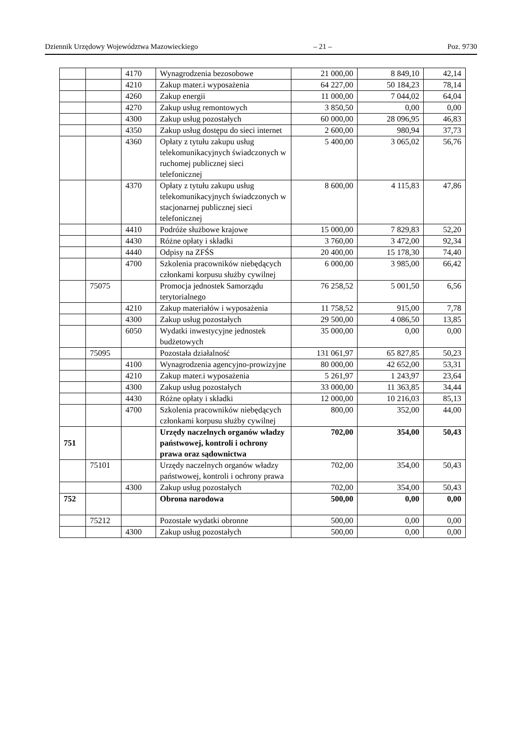Dziennik Urzędowy Województwa Mazowieckiego – 21 – Poz. 9730
| | | 4170 | Wynagrodzenia bezosobowe | 21 000,00 | 8 849,10 | 42,14 |
| | | 4210 | Zakup mater.i wyposażenia | 64 227,00 | 50 184,23 | 78,14 |
| | | 4260 | Zakup energii | 11 000,00 | 7 044,02 | 64,04 |
| | | 4270 | Zakup usług remontowych | 3 850,50 | 0,00 | 0,00 |
| | | 4300 | Zakup usług pozostałych | 60 000,00 | 28 096,95 | 46,83 |
| | | 4350 | Zakup usług dostępu do sieci internet | 2 600,00 | 980,94 | 37,73 |
| | | 4360 | Opłaty z tytułu zakupu usług telekomunikacyjnych świadczonych w ruchomej publicznej sieci telefonicznej | 5 400,00 | 3 065,02 | 56,76 |
| | | 4370 | Opłaty z tytułu zakupu usług telekomunikacyjnych świadczonych w stacjonarnej publicznej sieci telefonicznej | 8 600,00 | 4 115,83 | 47,86 |
| | | 4410 | Podróże służbowe krajowe | 15 000,00 | 7 829,83 | 52,20 |
| | | 4430 | Różne opłaty i składki | 3 760,00 | 3 472,00 | 92,34 |
| | | 4440 | Odpisy na ZFŚS | 20 400,00 | 15 178,30 | 74,40 |
| | | 4700 | Szkolenia pracowników niebędących członkami korpusu służby cywilnej | 6 000,00 | 3 985,00 | 66,42 |
| | 75075 | | Promocja jednostek Samorządu terytorialnego | 76 258,52 | 5 001,50 | 6,56 |
| | | 4210 | Zakup materiałów i wyposażenia | 11 758,52 | 915,00 | 7,78 |
| | | 4300 | Zakup usług pozostałych | 29 500,00 | 4 086,50 | 13,85 |
| | | 6050 | Wydatki inwestycyjne jednostek budżetowych | 35 000,00 | 0,00 | 0,00 |
| | 75095 | | Pozostała działalność | 131 061,97 | 65 827,85 | 50,23 |
| | | 4100 | Wynagrodzenia agencyjno-prowizyjne | 80 000,00 | 42 652,00 | 53,31 |
| | | 4210 | Zakup mater.i wyposażenia | 5 261,97 | 1 243,97 | 23,64 |
| | | 4300 | Zakup usług pozostałych | 33 000,00 | 11 363,85 | 34,44 |
| | | 4430 | Różne opłaty i składki | 12 000,00 | 10 216,03 | 85,13 |
| | | 4700 | Szkolenia pracowników niebędących członkami korpusu służby cywilnej | 800,00 | 352,00 | 44,00 |
| 751 | | | Urzędy naczelnych organów władzy państwowej, kontroli i ochrony prawa oraz sądownictwa | 702,00 | 354,00 | 50,43 |
| | 75101 | | Urzędy naczelnych organów władzy państwowej, kontroli i ochrony prawa | 702,00 | 354,00 | 50,43 |
| | | 4300 | Zakup usług pozostałych | 702,00 | 354,00 | 50,43 |
| 752 | | | Obrona narodowa | 500,00 | 0,00 | 0,00 |
| | 75212 | | Pozostałe wydatki obronne | 500,00 | 0,00 | 0,00 |
| | | 4300 | Zakup usług pozostałych | 500,00 | 0,00 | 0,00 |